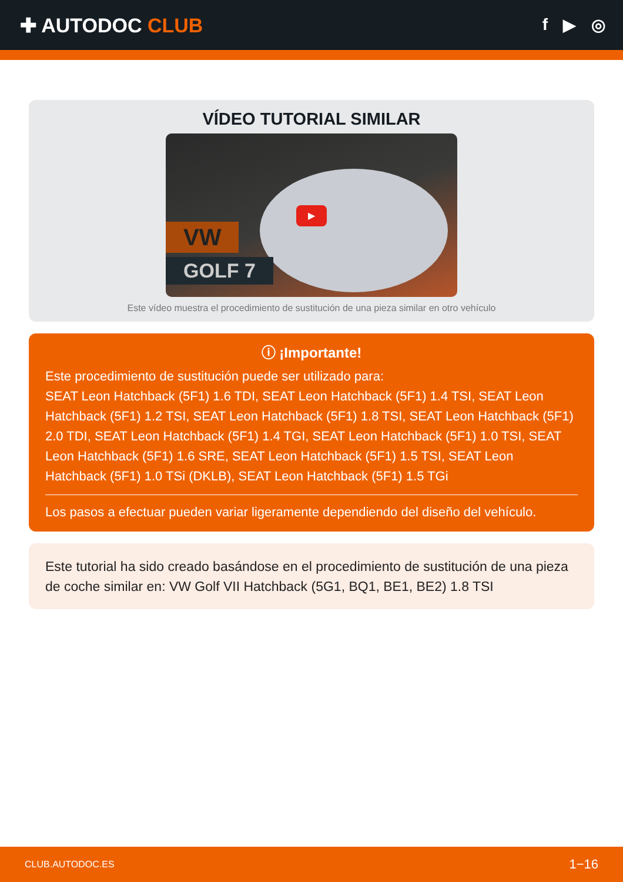✚ AUTODOC CLUB
f ▶ ◎
VÍDEO TUTORIAL SIMILAR
▶
VW
GOLF 7
Este vídeo muestra el procedimiento de sustitución de una pieza similar en otro vehículo
ⓘ ¡Importante!
Este procedimiento de sustitución puede ser utilizado para:
SEAT Leon Hatchback (5F1) 1.6 TDI, SEAT Leon Hatchback (5F1) 1.4 TSI, SEAT Leon Hatchback (5F1) 1.2 TSI, SEAT Leon Hatchback (5F1) 1.8 TSI, SEAT Leon Hatchback (5F1) 2.0 TDI, SEAT Leon Hatchback (5F1) 1.4 TGI, SEAT Leon Hatchback (5F1) 1.0 TSI, SEAT Leon Hatchback (5F1) 1.6 SRE, SEAT Leon Hatchback (5F1) 1.5 TSI, SEAT Leon Hatchback (5F1) 1.0 TSi (DKLB), SEAT Leon Hatchback (5F1) 1.5 TGi
Los pasos a efectuar pueden variar ligeramente dependiendo del diseño del vehículo.
Este tutorial ha sido creado basándose en el procedimiento de sustitución de una pieza de coche similar en: VW Golf VII Hatchback (5G1, BQ1, BE1, BE2) 1.8 TSI
CLUB.AUTODOC.ES 1−16